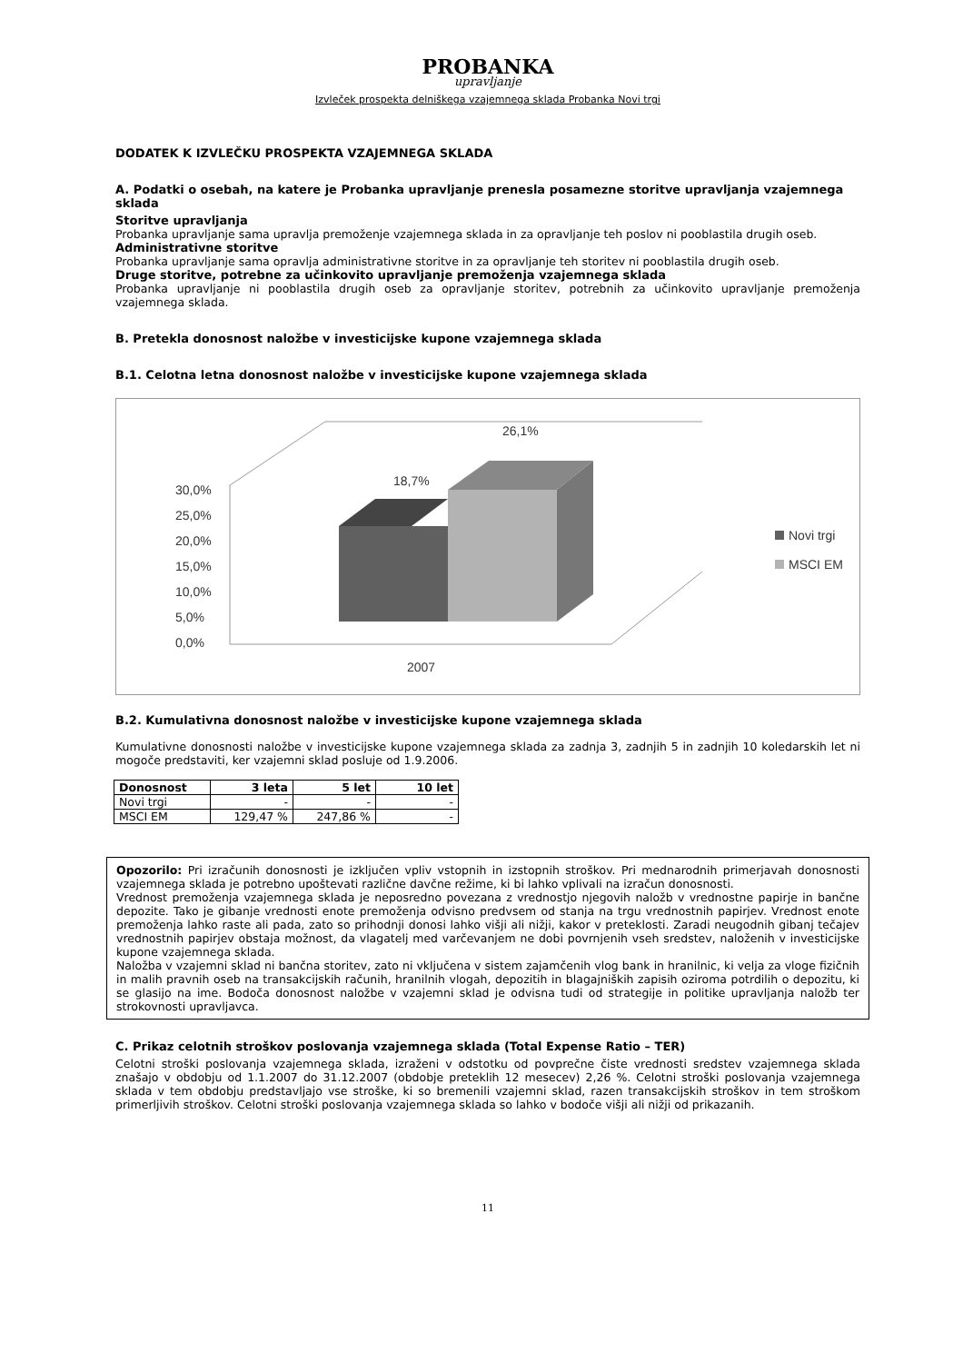PROBANKA
upravljanje
Izvleček prospekta delniškega vzajemnega sklada Probanka Novi trgi
DODATEK K IZVLEČKU PROSPEKTA VZAJEMNEGA SKLADA
A. Podatki o osebah, na katere je Probanka upravljanje prenesla posamezne storitve upravljanja vzajemnega sklada
Storitve upravljanja
Probanka upravljanje sama upravlja premoženje vzajemnega sklada in za opravljanje teh poslov ni pooblastila drugih oseb.
Administrativne storitve
Probanka upravljanje sama opravlja administrativne storitve in za opravljanje teh storitev ni pooblastila drugih oseb.
Druge storitve, potrebne za učinkovito upravljanje premoženja vzajemnega sklada
Probanka upravljanje ni pooblastila drugih oseb za opravljanje storitev, potrebnih za učinkovito upravljanje premoženja vzajemnega sklada.
B. Pretekla donosnost naložbe v investicijske kupone vzajemnega sklada
B.1. Celotna letna donosnost naložbe v investicijske kupone vzajemnega sklada
30,0%
25,0%
20,0%
15,0%
10,0%
5,0%
0,0%
18,7%
26,1%
2007
Novi trgi
MSCI EM
B.2. Kumulativna donosnost naložbe v investicijske kupone vzajemnega sklada
Kumulativne donosnosti naložbe v investicijske kupone vzajemnega sklada za zadnja 3, zadnjih 5 in zadnjih 10 koledarskih let ni mogoče predstaviti, ker vzajemni sklad posluje od 1.9.2006.
| Donosnost | 3 leta | 5 let | 10 let |
| --- | --- | --- | --- |
| Novi trgi | - | - | - |
| MSCI EM | 129,47 % | 247,86 % | - |
Opozorilo: Pri izračunih donosnosti je izključen vpliv vstopnih in izstopnih stroškov. Pri mednarodnih primerjavah donosnosti vzajemnega sklada je potrebno upoštevati različne davčne režime, ki bi lahko vplivali na izračun donosnosti.
Vrednost premoženja vzajemnega sklada je neposredno povezana z vrednostjo njegovih naložb v vrednostne papirje in bančne depozite. Tako je gibanje vrednosti enote premoženja odvisno predvsem od stanja na trgu vrednostnih papirjev. Vrednost enote premoženja lahko raste ali pada, zato so prihodnji donosi lahko višji ali nižji, kakor v preteklosti. Zaradi neugodnih gibanj tečajev vrednostnih papirjev obstaja možnost, da vlagatelj med varčevanjem ne dobi povrnjenih vseh sredstev, naloženih v investicijske kupone vzajemnega sklada.
Naložba v vzajemni sklad ni bančna storitev, zato ni vključena v sistem zajamčenih vlog bank in hranilnic, ki velja za vloge fizičnih in malih pravnih oseb na transakcijskih računih, hranilnih vlogah, depozitih in blagajniških zapisih oziroma potrdilih o depozitu, ki se glasijo na ime. Bodoča donosnost naložbe v vzajemni sklad je odvisna tudi od strategije in politike upravljanja naložb ter strokovnosti upravljavca.
C. Prikaz celotnih stroškov poslovanja vzajemnega sklada (Total Expense Ratio – TER)
Celotni stroški poslovanja vzajemnega sklada, izraženi v odstotku od povprečne čiste vrednosti sredstev vzajemnega sklada znašajo v obdobju od 1.1.2007 do 31.12.2007 (obdobje preteklih 12 mesecev) 2,26 %. Celotni stroški poslovanja vzajemnega sklada v tem obdobju predstavljajo vse stroške, ki so bremenili vzajemni sklad, razen transakcijskih stroškov in tem stroškom primerljivih stroškov. Celotni stroški poslovanja vzajemnega sklada so lahko v bodoče višji ali nižji od prikazanih.
11